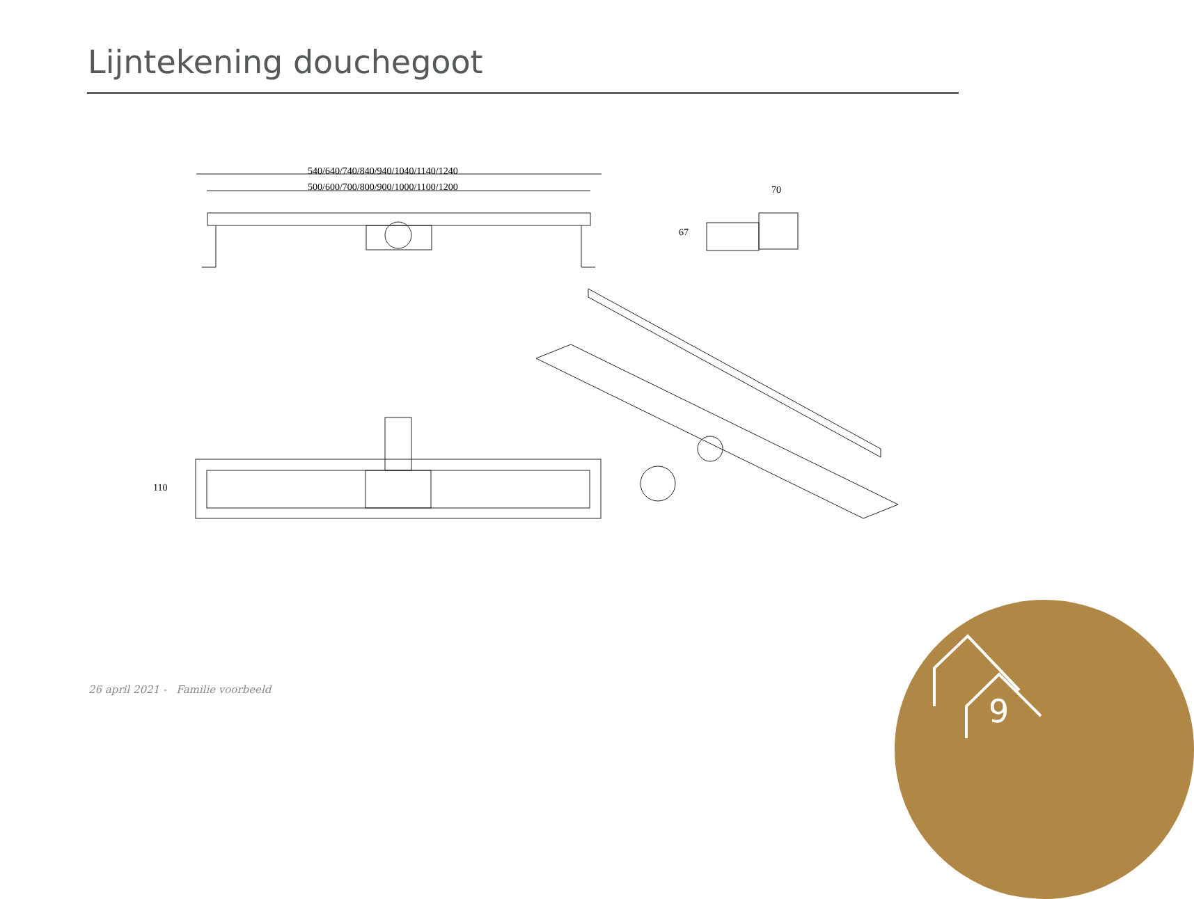Lijntekening douchegoot
540/640/740/840/940/1040/1140/1240
500/600/700/800/900/1000/1100/1200
70
67
110
26 april 2021 - Familie voorbeeld
9